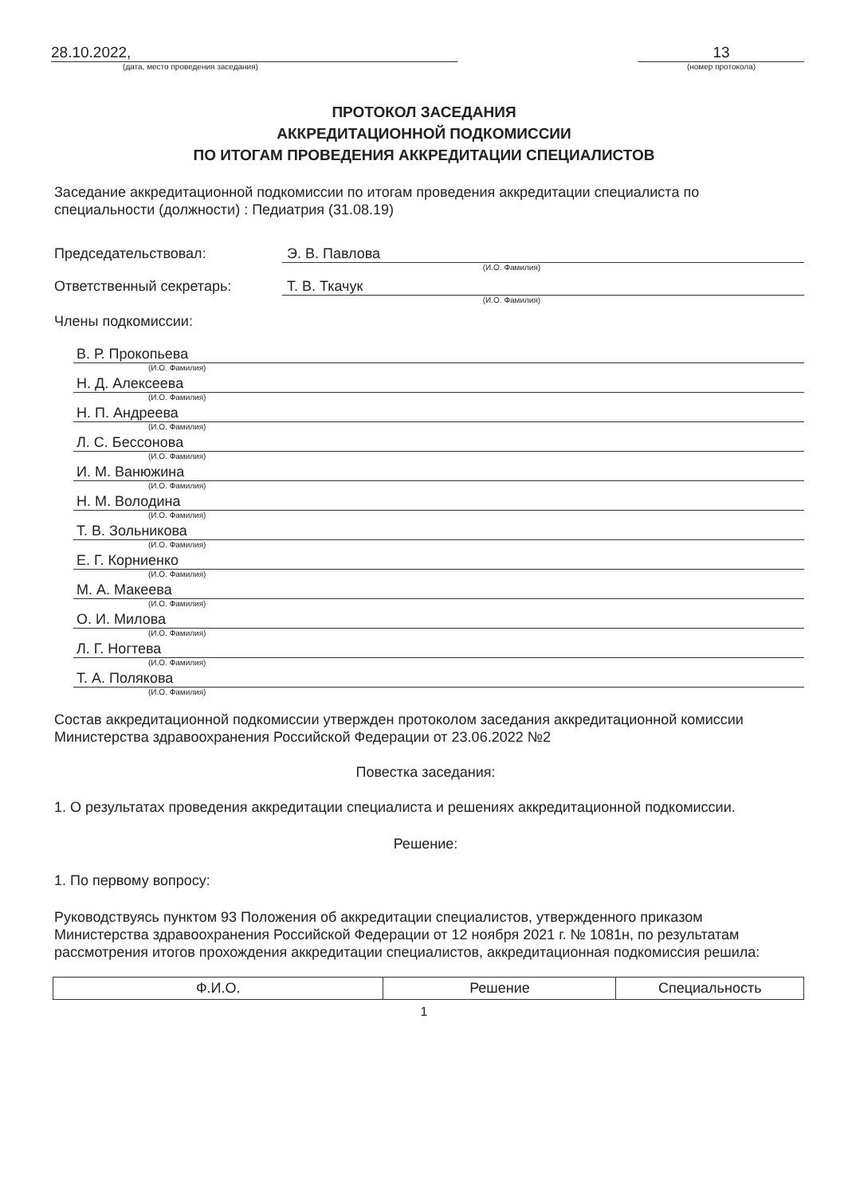28.10.2022,
(дата, место проведения заседания)
13
(номер протокола)
ПРОТОКОЛ ЗАСЕДАНИЯ
АККРЕДИТАЦИОННОЙ ПОДКОМИССИИ
ПО ИТОГАМ ПРОВЕДЕНИЯ АККРЕДИТАЦИИ СПЕЦИАЛИСТОВ
Заседание аккредитационной подкомиссии по итогам проведения аккредитации специалиста по специальности (должности) : Педиатрия (31.08.19)
Председательствовал: Э. В. Павлова
(И.О. Фамилия)
Ответственный секретарь: Т. В. Ткачук
(И.О. Фамилия)
Члены подкомиссии:
В. Р. Прокопьева
(И.О. Фамилия)
Н. Д. Алексеева
(И.О. Фамилия)
Н. П. Андреева
(И.О. Фамилия)
Л. С. Бессонова
(И.О. Фамилия)
И. М. Ванюжина
(И.О. Фамилия)
Н. М. Володина
(И.О. Фамилия)
Т. В. Зольникова
(И.О. Фамилия)
Е. Г. Корниенко
(И.О. Фамилия)
М. А. Макеева
(И.О. Фамилия)
О. И. Милова
(И.О. Фамилия)
Л. Г. Ногтева
(И.О. Фамилия)
Т. А. Полякова
(И.О. Фамилия)
Состав аккредитационной подкомиссии утвержден протоколом заседания аккредитационной комиссии Министерства здравоохранения Российской Федерации от 23.06.2022 №2
Повестка заседания:
1. О результатах проведения аккредитации специалиста и решениях аккредитационной подкомиссии.
Решение:
1. По первому вопросу:
Руководствуясь пунктом 93 Положения об аккредитации специалистов, утвержденного приказом Министерства здравоохранения Российской Федерации от 12 ноября 2021 г. № 1081н, по результатам рассмотрения итогов прохождения аккредитации специалистов, аккредитационная подкомиссия решила:
| Ф.И.О. | Решение | Специальность |
| --- | --- | --- |
1